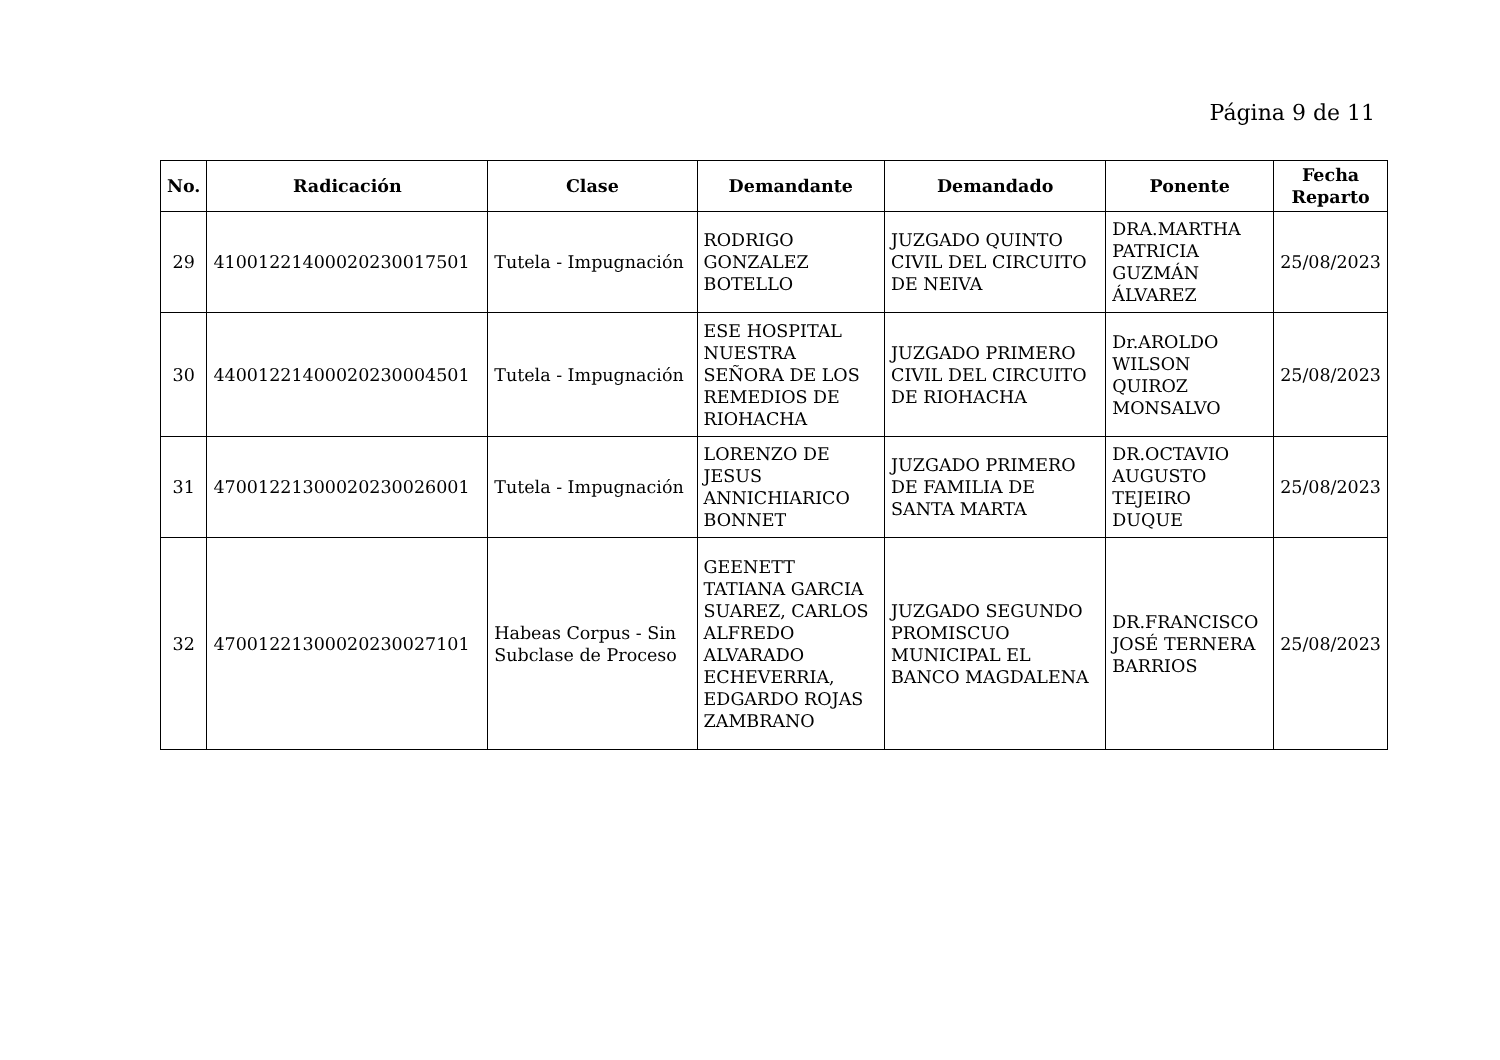Página 9 de 11
| No. | Radicación | Clase | Demandante | Demandado | Ponente | Fecha Reparto |
| --- | --- | --- | --- | --- | --- | --- |
| 29 | 41001221400020230017501 | Tutela - Impugnación | RODRIGO GONZALEZ BOTELLO | JUZGADO QUINTO CIVIL DEL CIRCUITO DE NEIVA | DRA.MARTHA PATRICIA GUZMÁN ÁLVAREZ | 25/08/2023 |
| 30 | 44001221400020230004501 | Tutela - Impugnación | ESE HOSPITAL NUESTRA SEÑORA DE LOS REMEDIOS DE RIOHACHA | JUZGADO PRIMERO CIVIL DEL CIRCUITO DE RIOHACHA | Dr.AROLDO WILSON QUIROZ MONSALVO | 25/08/2023 |
| 31 | 47001221300020230026001 | Tutela - Impugnación | LORENZO DE JESUS ANNICHIARICO BONNET | JUZGADO PRIMERO DE FAMILIA DE SANTA MARTA | DR.OCTAVIO AUGUSTO TEJEIRO DUQUE | 25/08/2023 |
| 32 | 47001221300020230027101 | Habeas Corpus - Sin Subclase de Proceso | GEENETT TATIANA GARCIA SUAREZ, CARLOS ALFREDO ALVARADO ECHEVERRIA, EDGARDO ROJAS ZAMBRANO | JUZGADO SEGUNDO PROMISCUO MUNICIPAL EL BANCO MAGDALENA | DR.FRANCISCO JOSÉ TERNERA BARRIOS | 25/08/2023 |